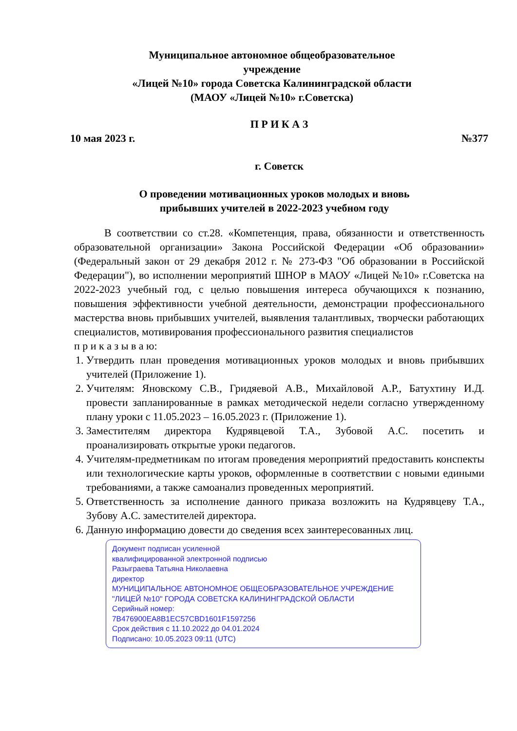Муниципальное автономное общеобразовательное
учреждение
«Лицей №10» города Советска Калининградской области
(МАОУ «Лицей №10» г.Советска)
П Р И К А З
10 мая 2023 г. №377
г. Советск
О проведении мотивационных уроков молодых и вновь
прибывших учителей в 2022-2023 учебном году
В соответствии со ст.28. «Компетенция, права, обязанности и ответственность образовательной организации» Закона Российской Федерации «Об образовании» (Федеральный закон от 29 декабря 2012 г. № 273-ФЗ "Об образовании в Российской Федерации"), во исполнении мероприятий ШНОР в МАОУ «Лицей №10» г.Советска на 2022-2023 учебный год, с целью повышения интереса обучающихся к познанию, повышения эффективности учебной деятельности, демонстрации профессионального мастерства вновь прибывших учителей, выявления талантливых, творчески работающих специалистов, мотивирования профессионального развития специалистов
п р и к а з ы в а ю:
1. Утвердить план проведения мотивационных уроков молодых и вновь прибывших учителей (Приложение 1).
2. Учителям: Яновскому С.В., Гридяевой А.В., Михайловой А.Р., Батухтину И.Д. провести запланированные в рамках методической недели согласно утвержденному плану уроки с 11.05.2023 – 16.05.2023 г. (Приложение 1).
3. Заместителям директора Кудрявцевой Т.А., Зубовой А.С. посетить и проанализировать открытые уроки педагогов.
4. Учителям-предметникам по итогам проведения мероприятий предоставить конспекты или технологические карты уроков, оформленные в соответствии с новыми едиными требованиями, а также самоанализ проведенных мероприятий.
5. Ответственность за исполнение данного приказа возложить на Кудрявцеву Т.А., Зубову А.С. заместителей директора.
6. Данную информацию довести до сведения всех заинтересованных лиц.
Документ подписан усиленной
квалифицированной электронной подписью
Разыграева Татьяна Николаевна
директор
МУНИЦИПАЛЬНОЕ АВТОНОМНОЕ ОБЩЕОБРАЗОВАТЕЛЬНОЕ УЧРЕЖДЕНИЕ
"ЛИЦЕЙ №10" ГОРОДА СОВЕТСКА КАЛИНИНГРАДСКОЙ ОБЛАСТИ
Серийный номер:
7B476900EA8B1EC57CBD1601F1597256
Срок действия с 11.10.2022 до 04.01.2024
Подписано: 10.05.2023 09:11 (UTC)